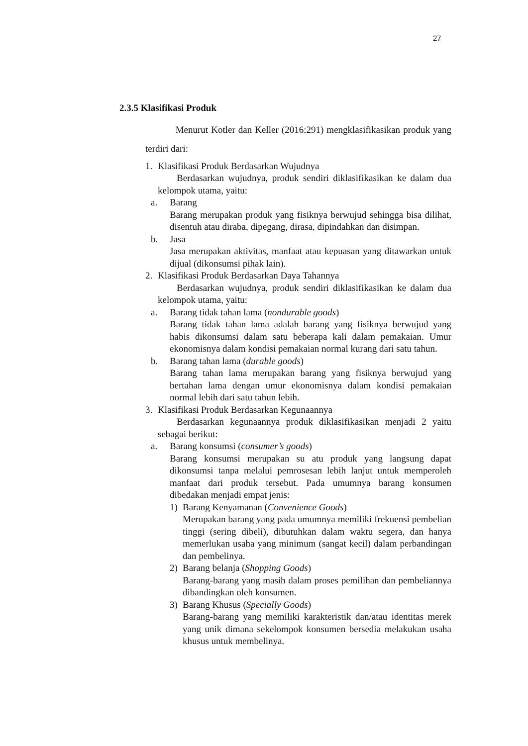27
2.3.5 Klasifikasi Produk
Menurut Kotler dan Keller (2016:291) mengklasifikasikan produk yang terdiri dari:
1. Klasifikasi Produk Berdasarkan Wujudnya
Berdasarkan wujudnya, produk sendiri diklasifikasikan ke dalam dua kelompok utama, yaitu:
a. Barang
Barang merupakan produk yang fisiknya berwujud sehingga bisa dilihat, disentuh atau diraba, dipegang, dirasa, dipindahkan dan disimpan.
b. Jasa
Jasa merupakan aktivitas, manfaat atau kepuasan yang ditawarkan untuk dijual (dikonsumsi pihak lain).
2. Klasifikasi Produk Berdasarkan Daya Tahannya
Berdasarkan wujudnya, produk sendiri diklasifikasikan ke dalam dua kelompok utama, yaitu:
a. Barang tidak tahan lama (nondurable goods)
Barang tidak tahan lama adalah barang yang fisiknya berwujud yang habis dikonsumsi dalam satu beberapa kali dalam pemakaian. Umur ekonomisnya dalam kondisi pemakaian normal kurang dari satu tahun.
b. Barang tahan lama (durable goods)
Barang tahan lama merupakan barang yang fisiknya berwujud yang bertahan lama dengan umur ekonomisnya dalam kondisi pemakaian normal lebih dari satu tahun lebih.
3. Klasifikasi Produk Berdasarkan Kegunaannya
Berdasarkan kegunaannya produk diklasifikasikan menjadi 2 yaitu sebagai berikut:
a. Barang konsumsi (consumer’s goods)
Barang konsumsi merupakan su atu produk yang langsung dapat dikonsumsi tanpa melalui pemrosesan lebih lanjut untuk memperoleh manfaat dari produk tersebut. Pada umumnya barang konsumen dibedakan menjadi empat jenis:
1) Barang Kenyamanan (Convenience Goods)
Merupakan barang yang pada umumnya memiliki frekuensi pembelian tinggi (sering dibeli), dibutuhkan dalam waktu segera, dan hanya memerlukan usaha yang minimum (sangat kecil) dalam perbandingan dan pembelinya.
2) Barang belanja (Shopping Goods)
Barang-barang yang masih dalam proses pemilihan dan pembeliannya dibandingkan oleh konsumen.
3) Barang Khusus (Specially Goods)
Barang-barang yang memiliki karakteristik dan/atau identitas merek yang unik dimana sekelompok konsumen bersedia melakukan usaha khusus untuk membelinya.